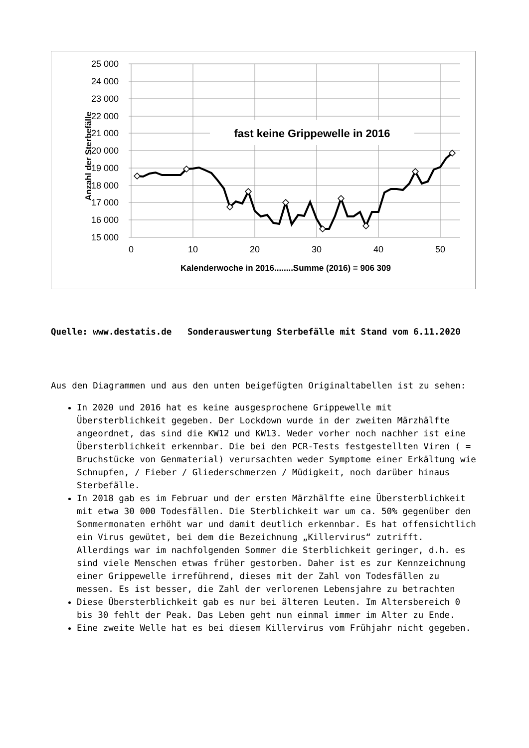25 000
24 000
23 000
22 000
21 000
20 000
19 000
18 000
17 000
16 000
15 000
0
10
20
30
40
50
Kalenderwoche in 2016........Summe (2016) = 906 309
Anzahl der Sterbefälle
fast keine Grippewelle in 2016
Quelle: www.destatis.de Sonderauswertung Sterbefälle mit Stand vom 6.11.2020
Aus den Diagrammen und aus den unten beigefügten Originaltabellen ist zu sehen:
In 2020 und 2016 hat es keine ausgesprochene Grippewelle mit Übersterblichkeit gegeben. Der Lockdown wurde in der zweiten Märzhälfte angeordnet, das sind die KW12 und KW13. Weder vorher noch nachher ist eine Übersterblichkeit erkennbar. Die bei den PCR-Tests festgestellten Viren ( = Bruchstücke von Genmaterial) verursachten weder Symptome einer Erkältung wie Schnupfen, / Fieber / Gliederschmerzen / Müdigkeit, noch darüber hinaus Sterbefälle.
In 2018 gab es im Februar und der ersten Märzhälfte eine Übersterblichkeit mit etwa 30 000 Todesfällen. Die Sterblichkeit war um ca. 50% gegenüber den Sommermonaten erhöht war und damit deutlich erkennbar. Es hat offensichtlich ein Virus gewütet, bei dem die Bezeichnung „Killervirus“ zutrifft. Allerdings war im nachfolgenden Sommer die Sterblichkeit geringer, d.h. es sind viele Menschen etwas früher gestorben. Daher ist es zur Kennzeichnung einer Grippewelle irreführend, dieses mit der Zahl von Todesfällen zu messen. Es ist besser, die Zahl der verlorenen Lebensjahre zu betrachten
Diese Übersterblichkeit gab es nur bei älteren Leuten. Im Altersbereich 0 bis 30 fehlt der Peak. Das Leben geht nun einmal immer im Alter zu Ende.
Eine zweite Welle hat es bei diesem Killervirus vom Frühjahr nicht gegeben.